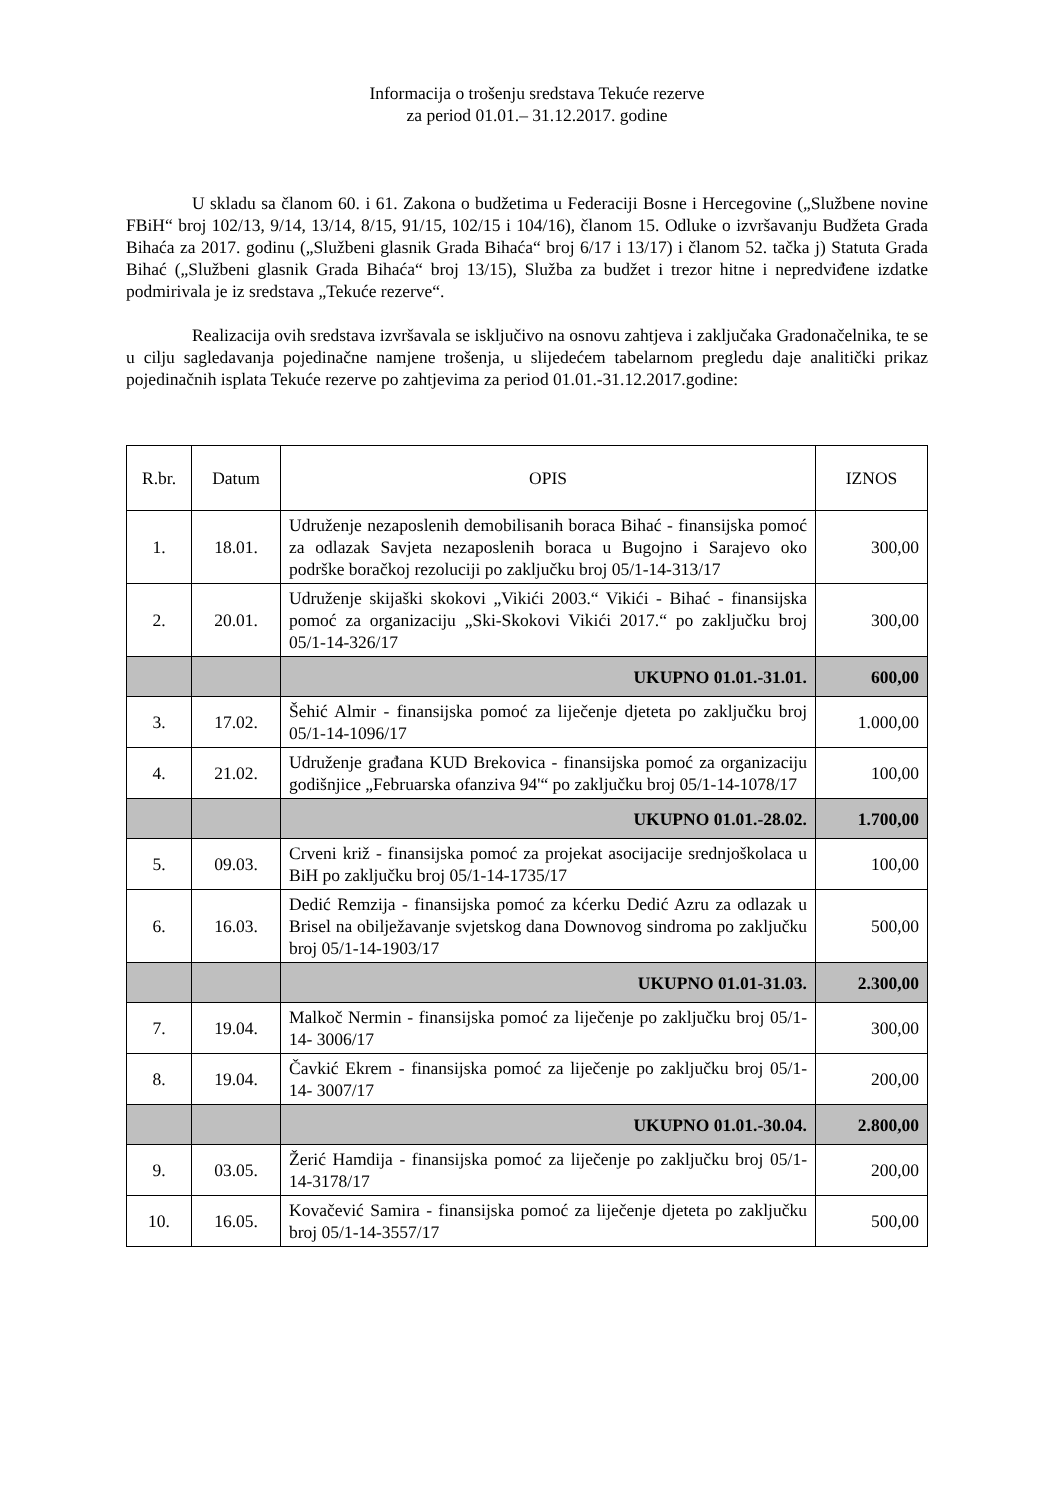Informacija o trošenju sredstava Tekuće rezerve
za period 01.01.– 31.12.2017. godine
U skladu sa članom 60. i 61. Zakona o budžetima u Federaciji Bosne i Hercegovine („Službene novine FBiH“ broj 102/13, 9/14, 13/14, 8/15, 91/15, 102/15 i 104/16), članom 15. Odluke o izvršavanju Budžeta Grada Bihaća za 2017. godinu („Službeni glasnik Grada Bihaća“ broj 6/17 i 13/17) i članom 52. tačka j) Statuta Grada Bihać („Službeni glasnik Grada Bihaća“ broj 13/15), Služba za budžet i trezor hitne i nepredviđene izdatke podmirivala je iz sredstava „Tekuće rezerve“.
Realizacija ovih sredstava izvršavala se isključivo na osnovu zahtjeva i zaključaka Gradonačelnika, te se u cilju sagledavanja pojedinačne namjene trošenja, u slijedećem tabelarnom pregledu daje analitički prikaz pojedinačnih isplata Tekuće rezerve po zahtjevima za period 01.01.-31.12.2017.godine:
| R.br. | Datum | OPIS | IZNOS |
| --- | --- | --- | --- |
| 1. | 18.01. | Udruženje nezaposlenih demobilisanih boraca Bihać - finansijska pomoć za odlazak Savjeta nezaposlenih boraca u Bugojno i Sarajevo oko podrške boračkoj rezoluciji po zaključku broj 05/1-14-313/17 | 300,00 |
| 2. | 20.01. | Udruženje skijaški skokovi „Vikići 2003.“ Vikići - Bihać - finansijska pomoć za organizaciju „Ski-Skokovi Vikići 2017.“ po zaključku broj 05/1-14-326/17 | 300,00 |
| | | UKUPNO 01.01.-31.01. | 600,00 |
| 3. | 17.02. | Šehić Almir - finansijska pomoć za liječenje djeteta po zaključku broj 05/1-14-1096/17 | 1.000,00 |
| 4. | 21.02. | Udruženje građana KUD Brekovica - finansijska pomoć za organizaciju godišnjice „Februarska ofanziva 94'“ po zaključku broj 05/1-14-1078/17 | 100,00 |
| | | UKUPNO 01.01.-28.02. | 1.700,00 |
| 5. | 09.03. | Crveni križ - finansijska pomoć za projekat asocijacije srednjoškolaca u BiH po zaključku broj 05/1-14-1735/17 | 100,00 |
| 6. | 16.03. | Dedić Remzija - finansijska pomoć za kćerku Dedić Azru za odlazak u Brisel na obilježavanje svjetskog dana Downovog sindroma po zaključku broj 05/1-14-1903/17 | 500,00 |
| | | UKUPNO 01.01-31.03. | 2.300,00 |
| 7. | 19.04. | Malkoč Nermin - finansijska pomoć za liječenje po zaključku broj 05/1-14- 3006/17 | 300,00 |
| 8. | 19.04. | Čavkić Ekrem - finansijska pomoć za liječenje po zaključku broj 05/1-14- 3007/17 | 200,00 |
| | | UKUPNO 01.01.-30.04. | 2.800,00 |
| 9. | 03.05. | Žerić Hamdija - finansijska pomoć za liječenje po zaključku broj 05/1-14-3178/17 | 200,00 |
| 10. | 16.05. | Kovačević Samira - finansijska pomoć za liječenje djeteta po zaključku broj 05/1-14-3557/17 | 500,00 |